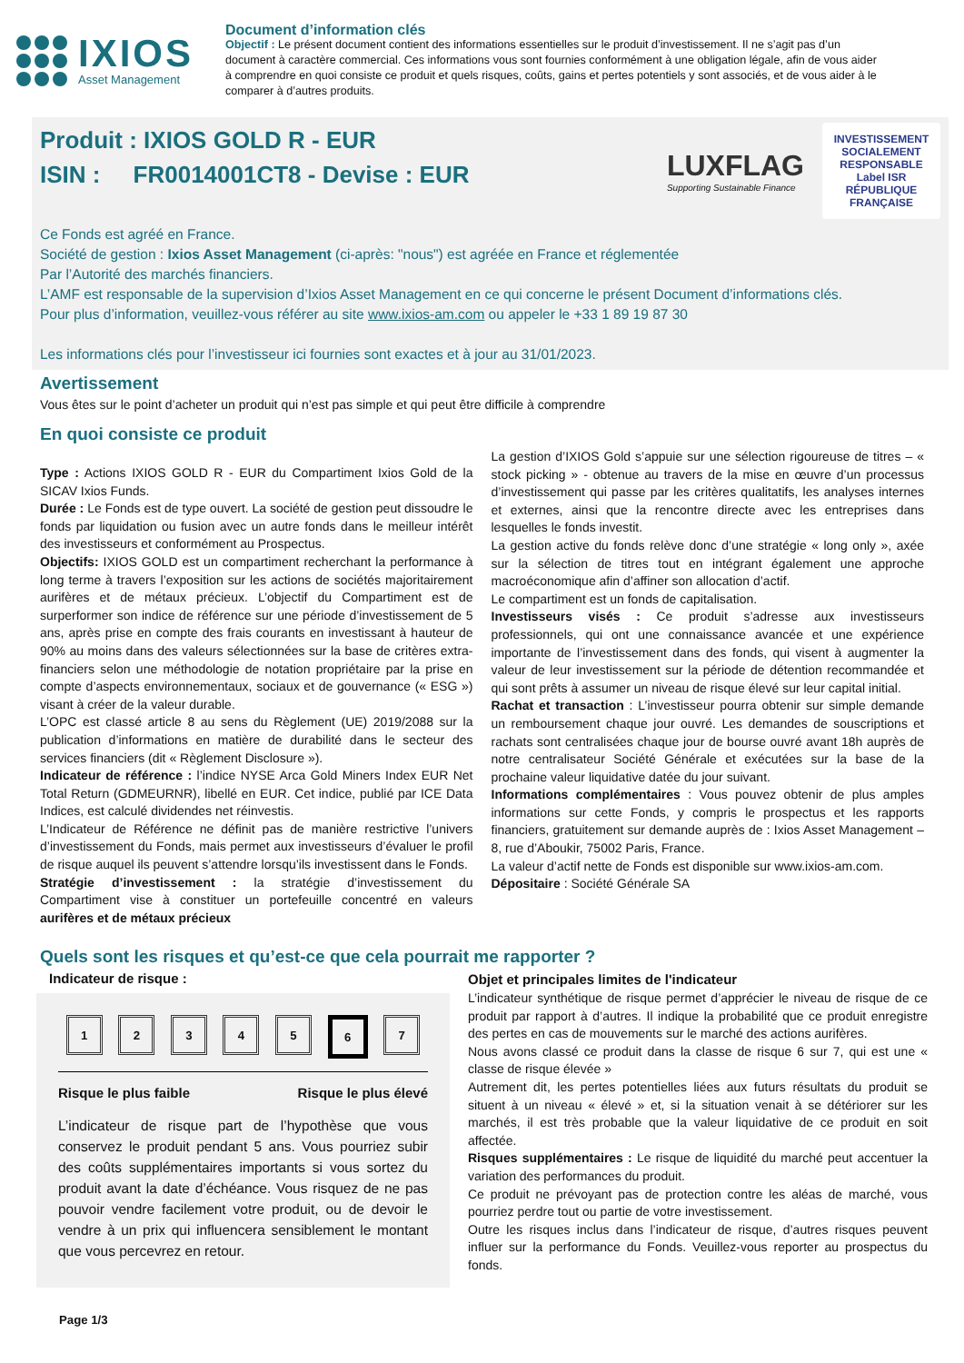IXIOS
Asset Management
Document d’information clés
Objectif : Le présent document contient des informations essentielles sur le produit d’investissement. Il ne s’agit pas d’un document à caractère commercial. Ces informations vous sont fournies conformément à une obligation légale, afin de vous aider à comprendre en quoi consiste ce produit et quels risques, coûts, gains et pertes potentiels y sont associés, et de vous aider à le comparer à d’autres produits.
Produit : IXIOS GOLD R - EUR
ISIN : FR0014001CT8 - Devise : EUR
LUXFLAG
Supporting Sustainable Finance
INVESTISSEMENT SOCIALEMENT RESPONSABLE
Label ISR
RÉPUBLIQUE FRANÇAISE
Ce Fonds est agréé en France.
Société de gestion : Ixios Asset Management (ci-après: "nous") est agréée en France et réglementée
Par l’Autorité des marchés financiers.
L’AMF est responsable de la supervision d’Ixios Asset Management en ce qui concerne le présent Document d’informations clés.
Pour plus d’information, veuillez-vous référer au site www.ixios-am.com ou appeler le +33 1 89 19 87 30
Les informations clés pour l’investisseur ici fournies sont exactes et à jour au 31/01/2023.
Avertissement
Vous êtes sur le point d’acheter un produit qui n’est pas simple et qui peut être difficile à comprendre
En quoi consiste ce produit
Type : Actions IXIOS GOLD R - EUR du Compartiment Ixios Gold de la SICAV Ixios Funds.
Durée : Le Fonds est de type ouvert. La société de gestion peut dissoudre le fonds par liquidation ou fusion avec un autre fonds dans le meilleur intérêt des investisseurs et conformément au Prospectus.
Objectifs: IXIOS GOLD est un compartiment recherchant la performance à long terme à travers l’exposition sur les actions de sociétés majoritairement aurifères et de métaux précieux. L’objectif du Compartiment est de surperformer son indice de référence sur une période d’investissement de 5 ans, après prise en compte des frais courants en investissant à hauteur de 90% au moins dans des valeurs sélectionnées sur la base de critères extra-financiers selon une méthodologie de notation propriétaire par la prise en compte d’aspects environnementaux, sociaux et de gouvernance (« ESG ») visant à créer de la valeur durable.
L’OPC est classé article 8 au sens du Règlement (UE) 2019/2088 sur la publication d’informations en matière de durabilité dans le secteur des services financiers (dit « Règlement Disclosure »).
Indicateur de référence : l’indice NYSE Arca Gold Miners Index EUR Net Total Return (GDMEURNR), libellé en EUR. Cet indice, publié par ICE Data Indices, est calculé dividendes net réinvestis.
L’Indicateur de Référence ne définit pas de manière restrictive l’univers d’investissement du Fonds, mais permet aux investisseurs d’évaluer le profil de risque auquel ils peuvent s’attendre lorsqu’ils investissent dans le Fonds.
Stratégie d’investissement : la stratégie d’investissement du Compartiment vise à constituer un portefeuille concentré en valeurs aurifères et de métaux précieux
La gestion d’IXIOS Gold s’appuie sur une sélection rigoureuse de titres – « stock picking » - obtenue au travers de la mise en œuvre d’un processus d’investissement qui passe par les critères qualitatifs, les analyses internes et externes, ainsi que la rencontre directe avec les entreprises dans lesquelles le fonds investit.
La gestion active du fonds relève donc d’une stratégie « long only », axée sur la sélection de titres tout en intégrant également une approche macroéconomique afin d’affiner son allocation d’actif.
Le compartiment est un fonds de capitalisation.
Investisseurs visés : Ce produit s’adresse aux investisseurs professionnels, qui ont une connaissance avancée et une expérience importante de l’investissement dans des fonds, qui visent à augmenter la valeur de leur investissement sur la période de détention recommandée et qui sont prêts à assumer un niveau de risque élevé sur leur capital initial.
Rachat et transaction : L’investisseur pourra obtenir sur simple demande un remboursement chaque jour ouvré. Les demandes de souscriptions et rachats sont centralisées chaque jour de bourse ouvré avant 18h auprès de notre centralisateur Société Générale et exécutées sur la base de la prochaine valeur liquidative datée du jour suivant.
Informations complémentaires : Vous pouvez obtenir de plus amples informations sur cette Fonds, y compris le prospectus et les rapports financiers, gratuitement sur demande auprès de : Ixios Asset Management – 8, rue d’Aboukir, 75002 Paris, France.
La valeur d’actif nette de Fonds est disponible sur www.ixios-am.com.
Dépositaire : Société Générale SA
Quels sont les risques et qu’est-ce que cela pourrait me rapporter ?
Indicateur de risque :
12345 6 7
Risque le plus faible Risque le plus élevé
L’indicateur de risque part de l’hypothèse que vous conservez le produit pendant 5 ans. Vous pourriez subir des coûts supplémentaires importants si vous sortez du produit avant la date d’échéance. Vous risquez de ne pas pouvoir vendre facilement votre produit, ou de devoir le vendre à un prix qui influencera sensiblement le montant que vous percevrez en retour.
Page 1/3
Objet et principales limites de l'indicateur
L’indicateur synthétique de risque permet d’apprécier le niveau de risque de ce produit par rapport à d’autres. Il indique la probabilité que ce produit enregistre des pertes en cas de mouvements sur le marché des actions aurifères.
Nous avons classé ce produit dans la classe de risque 6 sur 7, qui est une « classe de risque élevée »
Autrement dit, les pertes potentielles liées aux futurs résultats du produit se situent à un niveau « élevé » et, si la situation venait à se détériorer sur les marchés, il est très probable que la valeur liquidative de ce produit en soit affectée.
Risques supplémentaires : Le risque de liquidité du marché peut accentuer la variation des performances du produit.
Ce produit ne prévoyant pas de protection contre les aléas de marché, vous pourriez perdre tout ou partie de votre investissement.
Outre les risques inclus dans l’indicateur de risque, d’autres risques peuvent influer sur la performance du Fonds. Veuillez-vous reporter au prospectus du fonds.